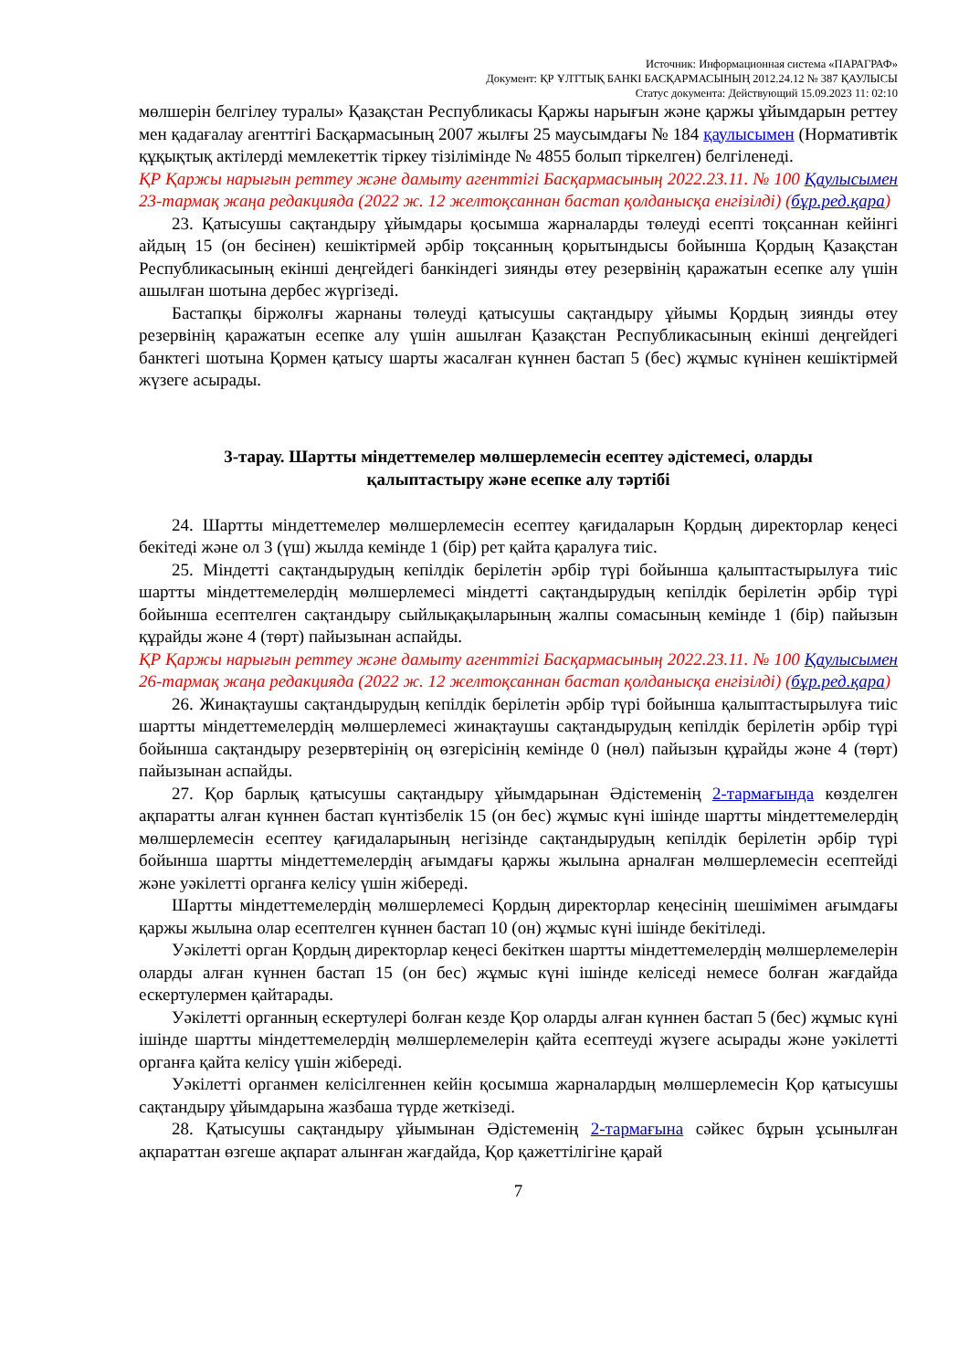Источник: Информационная система «ПАРАГРАФ»
Документ: ҚР ҰЛТТЫҚ БАНКІ БАСҚАРМАСЫНЫҢ 2012.24.12 № 387 ҚАУЛЫСЫ
Статус документа: Действующий 15.09.2023 11: 02:10
мөлшерін белгілеу туралы» Қазақстан Республикасы Қаржы нарығын және қаржы ұйымдарын реттеу мен қадағалау агенттігі Басқармасының 2007 жылғы 25 маусымдағы № 184 қаулысымен (Нормативтік құқықтық актілерді мемлекеттік тіркеу тізілімінде № 4855 болып тіркелген) белгіленеді.
ҚР Қаржы нарығын реттеу және дамыту агенттігі Басқармасының 2022.23.11. № 100 Қаулысымен 23-тармақ жаңа редакцияда (2022 ж. 12 желтоқсаннан бастап қолданысқа енгізілді) (бұр.ред.қара)
23. Қатысушы сақтандыру ұйымдары қосымша жарналарды төлеуді есепті тоқсаннан кейінгі айдың 15 (он бесінен) кешіктірмей әрбір тоқсанның қорытындысы бойынша Қордың Қазақстан Республикасының екінші деңгейдегі банкіндегі зиянды өтеу резервінің қаражатын есепке алу үшін ашылған шотына дербес жүргізеді.
Бастапқы біржолғы жарнаны төлеуді қатысушы сақтандыру ұйымы Қордың зиянды өтеу резервінің қаражатын есепке алу үшін ашылған Қазақстан Республикасының екінші деңгейдегі банктегі шотына Қормен қатысу шарты жасалған күннен бастап 5 (бес) жұмыс күнінен кешіктірмей жүзеге асырады.
3-тарау. Шартты міндеттемелер мөлшерлемесін есептеу әдістемесі, оларды қалыптастыру және есепке алу тәртібі
24. Шартты міндеттемелер мөлшерлемесін есептеу қағидаларын Қордың директорлар кеңесі бекітеді және ол 3 (үш) жылда кемінде 1 (бір) рет қайта қаралуға тиіс.
25. Міндетті сақтандырудың кепілдік берілетін әрбір түрі бойынша қалыптастырылуға тиіс шартты міндеттемелердің мөлшерлемесі міндетті сақтандырудың кепілдік берілетін әрбір түрі бойынша есептелген сақтандыру сыйлықақыларының жалпы сомасының кемінде 1 (бір) пайызын құрайды және 4 (төрт) пайызынан аспайды.
ҚР Қаржы нарығын реттеу және дамыту агенттігі Басқармасының 2022.23.11. № 100 Қаулысымен 26-тармақ жаңа редакцияда (2022 ж. 12 желтоқсаннан бастап қолданысқа енгізілді) (бұр.ред.қара)
26. Жинақтаушы сақтандырудың кепілдік берілетін әрбір түрі бойынша қалыптастырылуға тиіс шартты міндеттемелердің мөлшерлемесі жинақтаушы сақтандырудың кепілдік берілетін әрбір түрі бойынша сақтандыру резервтерінің оң өзгерісінің кемінде 0 (нөл) пайызын құрайды және 4 (төрт) пайызынан аспайды.
27. Қор барлық қатысушы сақтандыру ұйымдарынан Әдістеменің 2-тармағында көзделген ақпаратты алған күннен бастап күнтізбелік 15 (он бес) жұмыс күні ішінде шартты міндеттемелердің мөлшерлемесін есептеу қағидаларының негізінде сақтандырудың кепілдік берілетін әрбір түрі бойынша шартты міндеттемелердің ағымдағы қаржы жылына арналған мөлшерлемесін есептейді және уәкілетті органға келісу үшін жібереді.
Шартты міндеттемелердің мөлшерлемесі Қордың директорлар кеңесінің шешімімен ағымдағы қаржы жылына олар есептелген күннен бастап 10 (он) жұмыс күні ішінде бекітіледі.
Уәкілетті орган Қордың директорлар кеңесі бекіткен шартты міндеттемелердің мөлшерлемелерін оларды алған күннен бастап 15 (он бес) жұмыс күні ішінде келіседі немесе болған жағдайда ескертулермен қайтарады.
Уәкілетті органның ескертулері болған кезде Қор оларды алған күннен бастап 5 (бес) жұмыс күні ішінде шартты міндеттемелердің мөлшерлемелерін қайта есептеуді жүзеге асырады және уәкілетті органға қайта келісу үшін жібереді.
Уәкілетті органмен келісілгеннен кейін қосымша жарналардың мөлшерлемесін Қор қатысушы сақтандыру ұйымдарына жазбаша түрде жеткізеді.
28. Қатысушы сақтандыру ұйымынан Әдістеменің 2-тармағына сәйкес бұрын ұсынылған ақпараттан өзгеше ақпарат алынған жағдайда, Қор қажеттілігіне қарай
7